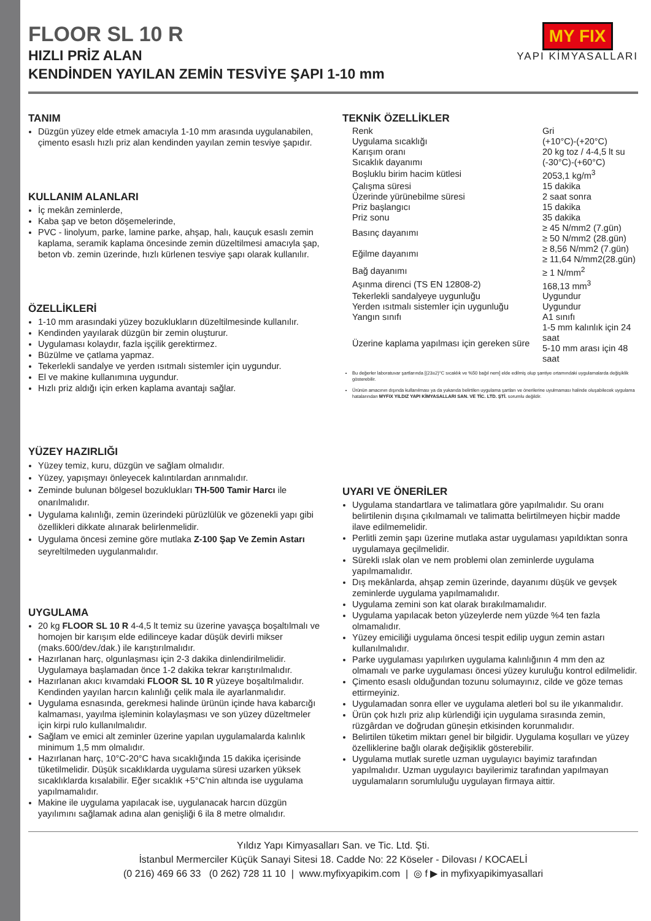FLOOR SL 10 R
HIZLI PRİZ ALAN
KENDİNDEN YAYILAN ZEMİN TESVİYE ŞAPI 1-10 mm
MY FIX
YAPI KİMYASALLARI
TANIM
Düzgün yüzey elde etmek amacıyla 1-10 mm arasında uygulanabilen, çimento esaslı hızlı priz alan kendinden yayılan zemin tesviye şapıdır.
KULLANIM ALANLARI
İç mekân zeminlerde,
Kaba şap ve beton döşemelerinde,
PVC - linolyum, parke, lamine parke, ahşap, halı, kauçuk esaslı zemin kaplama, seramik kaplama öncesinde zemin düzeltilmesi amacıyla şap, beton vb. zemin üzerinde, hızlı kürlenen tesviye şapı olarak kullanılır.
ÖZELLİKLERİ
1-10 mm arasındaki yüzey bozuklukların düzeltilmesinde kullanılır.
Kendinden yayılarak düzgün bir zemin oluşturur.
Uygulaması kolaydır, fazla işçilik gerektirmez.
Büzülme ve çatlama yapmaz.
Tekerlekli sandalye ve yerden ısıtmalı sistemler için uygundur.
El ve makine kullanımına uygundur.
Hızlı priz aldığı için erken kaplama avantajı sağlar.
YÜZEY HAZIRLIĞI
Yüzey temiz, kuru, düzgün ve sağlam olmalıdır.
Yüzey, yapışmayı önleyecek kalıntılardan arınmalıdır.
Zeminde bulunan bölgesel bozuklukları TH-500 Tamir Harcı ile onarılmalıdır.
Uygulama kalınlığı, zemin üzerindeki pürüzlülük ve gözenekli yapı gibi özellikleri dikkate alınarak belirlenmelidir.
Uygulama öncesi zemine göre mutlaka Z-100 Şap Ve Zemin Astarı seyreltilmeden uygulanmalıdır.
UYGULAMA
20 kg FLOOR SL 10 R 4-4,5 lt temiz su üzerine yavaşça boşaltılmalı ve homojen bir karışım elde edilinceye kadar düşük devirli mikser (maks.600/dev./dak.) ile karıştırılmalıdır.
Hazırlanan harç, olgunlaşması için 2-3 dakika dinlendirilmelidir. Uygulamaya başlamadan önce 1-2 dakika tekrar karıştırılmalıdır.
Hazırlanan akıcı kıvamdaki FLOOR SL 10 R yüzeye boşaltılmalıdır. Kendinden yayılan harcın kalınlığı çelik mala ile ayarlanmalıdır.
Uygulama esnasında, gerekmesi halinde ürünün içinde hava kabarcığı kalmaması, yayılma işleminin kolaylaşması ve son yüzey düzeltmeler için kirpi rulo kullanılmalıdır.
Sağlam ve emici alt zeminler üzerine yapılan uygulamalarda kalınlık minimum 1,5 mm olmalıdır.
Hazırlanan harç, 10°C-20°C hava sıcaklığında 15 dakika içerisinde tüketilmelidir. Düşük sıcaklıklarda uygulama süresi uzarken yüksek sıcaklıklarda kısalabilir. Eğer sıcaklık +5°C’nin altında ise uygulama yapılmamalıdır.
Makine ile uygulama yapılacak ise, uygulanacak harcın düzgün yayılımını sağlamak adına alan genişliği 6 ila 8 metre olmalıdır.
TEKNİK ÖZELLİKLER
| Renk | Gri |
| Uygulama sıcaklığı | (+10°C)-(+20°C) |
| Karışım oranı | 20 kg toz / 4-4,5 lt su |
| Sıcaklık dayanımı | (-30°C)-(+60°C) |
| Boşluklu birim hacim kütlesi | 2053,1 kg/m<sup>3</sup> |
| Çalışma süresi | 15 dakika |
| Üzerinde yürünebilme süresi | 2 saat sonra |
| Priz başlangıcı | 15 dakika |
| Priz sonu | 35 dakika |
| Basınç dayanımı | ≥ 45 N/mm2 (7.gün) ≥ 50 N/mm2 (28.gün) |
| Eğilme dayanımı | ≥ 8,56 N/mm2 (7.gün) ≥ 11,64 N/mm2(28.gün) |
| Bağ dayanımı | ≥ 1 N/mm<sup>2</sup> |
| Aşınma direnci (TS EN 12808-2) | 168,13 mm<sup>3</sup> |
| Tekerlekli sandalyeye uygunluğu | Uygundur |
| Yerden ısıtmalı sistemler için uygunluğu | Uygundur |
| Yangın sınıfı | A1 sınıfı |
| Üzerine kaplama yapılması için gereken süre | 1-5 mm kalınlık için 24 saat 5-10 mm arası için 48 saat |
Bu değerler laboratuvar şartlarında [(23±2)°C sıcaklık ve %50 bağıl nem] elde edilmiş olup şantiye ortamındaki uygulamalarda değişiklik gösterebilir.
Ürünün amacının dışında kullanılması ya da yukarıda belirtilen uygulama şartları ve önerilerine uyulmaması halinde oluşabilecek uygulama hatalarından MYFIX YILDIZ YAPI KİMYASALLARI SAN. VE TİC. LTD. ŞTİ. sorumlu değildir.
UYARI VE ÖNERİLER
Uygulama standartlara ve talimatlara göre yapılmalıdır. Su oranı belirtilenin dışına çıkılmamalı ve talimatta belirtilmeyen hiçbir madde ilave edilmemelidir.
Perlitli zemin şapı üzerine mutlaka astar uygulaması yapıldıktan sonra uygulamaya geçilmelidir.
Sürekli ıslak olan ve nem problemi olan zeminlerde uygulama yapılmamalıdır.
Dış mekânlarda, ahşap zemin üzerinde, dayanımı düşük ve gevşek zeminlerde uygulama yapılmamalıdır.
Uygulama zemini son kat olarak bırakılmamalıdır.
Uygulama yapılacak beton yüzeylerde nem yüzde %4 ten fazla olmamalıdır.
Yüzey emiciliği uygulama öncesi tespit edilip uygun zemin astarı kullanılmalıdır.
Parke uygulaması yapılırken uygulama kalınlığının 4 mm den az olmamalı ve parke uygulaması öncesi yüzey kuruluğu kontrol edilmelidir.
Çimento esaslı olduğundan tozunu solumayınız, cilde ve göze temas ettirmeyiniz.
Uygulamadan sonra eller ve uygulama aletleri bol su ile yıkanmalıdır.
Ürün çok hızlı priz alıp kürlendiği için uygulama sırasında zemin, rüzgârdan ve doğrudan güneşin etkisinden korunmalıdır.
Belirtilen tüketim miktarı genel bir bilgidir. Uygulama koşulları ve yüzey özelliklerine bağlı olarak değişiklik gösterebilir.
Uygulama mutlak suretle uzman uygulayıcı bayimiz tarafından yapılmalıdır. Uzman uygulayıcı bayilerimiz tarafından yapılmayan uygulamaların sorumluluğu uygulayan firmaya aittir.
Yıldız Yapı Kimyasalları San. ve Tic. Ltd. Şti.
İstanbul Mermerciler Küçük Sanayi Sitesi 18. Cadde No: 22 Köseler - Dilovası / KOCAELİ
(0 216) 469 66 33 (0 262) 728 11 10 | www.myfixyapikim.com | ◎ f ▶ in myfixyapikimyasallari